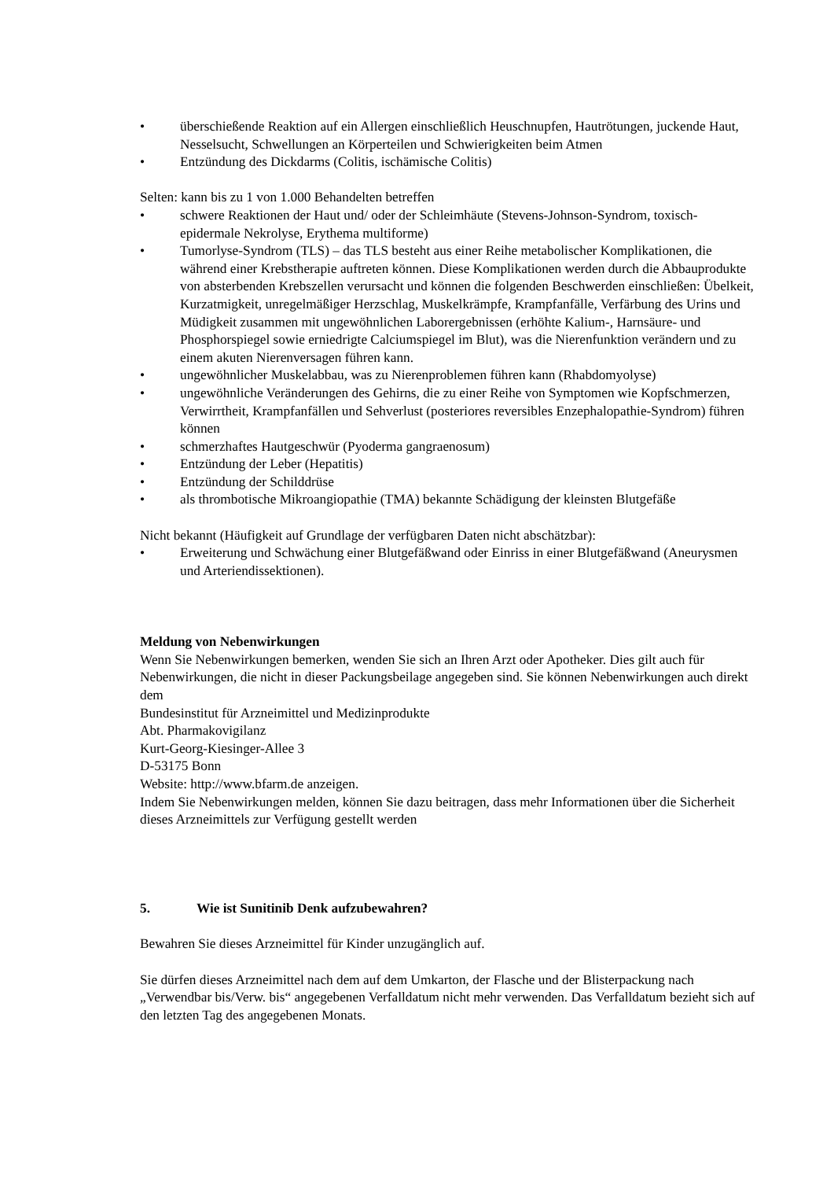• überschießende Reaktion auf ein Allergen einschließlich Heuschnupfen, Hautrötungen, juckende Haut, Nesselsucht, Schwellungen an Körperteilen und Schwierigkeiten beim Atmen
• Entzündung des Dickdarms (Colitis, ischämische Colitis)
Selten: kann bis zu 1 von 1.000 Behandelten betreffen
• schwere Reaktionen der Haut und/ oder der Schleimhäute (Stevens-Johnson-Syndrom, toxisch- epidermale Nekrolyse, Erythema multiforme)
• Tumorlyse-Syndrom (TLS) – das TLS besteht aus einer Reihe metabolischer Komplikationen, die während einer Krebstherapie auftreten können. Diese Komplikationen werden durch die Abbauprodukte von absterbenden Krebszellen verursacht und können die folgenden Beschwerden einschließen: Übelkeit, Kurzatmigkeit, unregelmäßiger Herzschlag, Muskelkrämpfe, Krampfanfälle, Verfärbung des Urins und Müdigkeit zusammen mit ungewöhnlichen Laborergebnissen (erhöhte Kalium-, Harnsäure- und Phosphorspiegel sowie erniedrigte Calciumspiegel im Blut), was die Nierenfunktion verändern und zu einem akuten Nierenversagen führen kann.
• ungewöhnlicher Muskelabbau, was zu Nierenproblemen führen kann (Rhabdomyolyse)
• ungewöhnliche Veränderungen des Gehirns, die zu einer Reihe von Symptomen wie Kopfschmerzen, Verwirrtheit, Krampfanfällen und Sehverlust (posteriores reversibles Enzephalopathie-Syndrom) führen können
• schmerzhaftes Hautgeschwür (Pyoderma gangraenosum)
• Entzündung der Leber (Hepatitis)
• Entzündung der Schilddrüse
• als thrombotische Mikroangiopathie (TMA) bekannte Schädigung der kleinsten Blutgefäße
Nicht bekannt (Häufigkeit auf Grundlage der verfügbaren Daten nicht abschätzbar):
• Erweiterung und Schwächung einer Blutgefäßwand oder Einriss in einer Blutgefäßwand (Aneurysmen und Arteriendissektionen).
Meldung von Nebenwirkungen
Wenn Sie Nebenwirkungen bemerken, wenden Sie sich an Ihren Arzt oder Apotheker. Dies gilt auch für Nebenwirkungen, die nicht in dieser Packungsbeilage angegeben sind. Sie können Nebenwirkungen auch direkt dem
Bundesinstitut für Arzneimittel und Medizinprodukte
Abt. Pharmakovigilanz
Kurt-Georg-Kiesinger-Allee 3
D-53175 Bonn
Website: http://www.bfarm.de anzeigen.
Indem Sie Nebenwirkungen melden, können Sie dazu beitragen, dass mehr Informationen über die Sicherheit dieses Arzneimittels zur Verfügung gestellt werden
5. Wie ist Sunitinib Denk aufzubewahren?
Bewahren Sie dieses Arzneimittel für Kinder unzugänglich auf.
Sie dürfen dieses Arzneimittel nach dem auf dem Umkarton, der Flasche und der Blisterpackung nach „Verwendbar bis/Verw. bis“ angegebenen Verfalldatum nicht mehr verwenden. Das Verfalldatum bezieht sich auf den letzten Tag des angegebenen Monats.